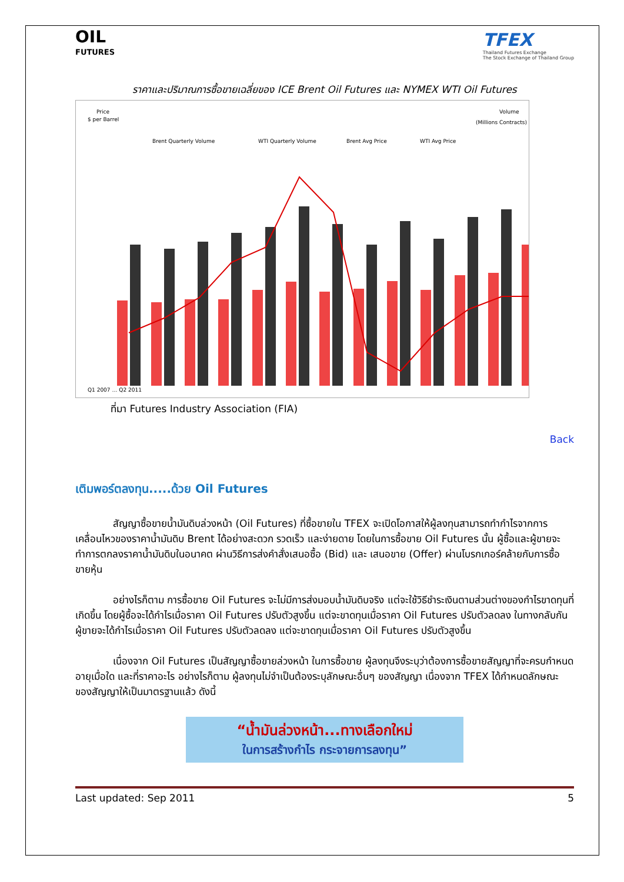OIL
FUTURES
TFEX
Thailand Futures Exchange
The Stock Exchange of Thailand Group
ราคาและปริมาณการซื้อขายเฉลี่ยของ ICE Brent Oil Futures และ NYMEX WTI Oil Futures
Price
$ per Barrel
Volume
(Millions Contracts)
Brent Quarterly Volume
WTI Quarterly Volume
Brent Avg Price
WTI Avg Price
Q1 2007 … Q2 2011
ที่มา Futures Industry Association (FIA)
Back
เติมพอร์ตลงทุน.....ด้วย Oil Futures
สัญญาซื้อขายน้ำมันดิบล่วงหน้า (Oil Futures) ที่ซื้อขายใน TFEX จะเปิดโอกาสให้ผู้ลงทุนสามารถทำกำไรจากการเคลื่อนไหวของราคาน้ำมันดิบ Brent ได้อย่างสะดวก รวดเร็ว และง่ายดาย โดยในการซื้อขาย Oil Futures นั้น ผู้ซื้อและผู้ขายจะทำการตกลงราคาน้ำมันดิบในอนาคต ผ่านวิธีการส่งคำสั่งเสนอซื้อ (Bid) และ เสนอขาย (Offer) ผ่านโบรกเกอร์คล้ายกับการซื้อขายหุ้น
อย่างไรก็ตาม การซื้อขาย Oil Futures จะไม่มีการส่งมอบน้ำมันดิบจริง แต่จะใช้วิธีชำระเงินตามส่วนต่างของกำไรขาดทุนที่เกิดขึ้น โดยผู้ซื้อจะได้กำไรเมื่อราคา Oil Futures ปรับตัวสูงขึ้น แต่จะขาดทุนเมื่อราคา Oil Futures ปรับตัวลดลง ในทางกลับกัน ผู้ขายจะได้กำไรเมื่อราคา Oil Futures ปรับตัวลดลง แต่จะขาดทุนเมื่อราคา Oil Futures ปรับตัวสูงขึ้น
เนื่องจาก Oil Futures เป็นสัญญาซื้อขายล่วงหน้า ในการซื้อขาย ผู้ลงทุนจึงระบุว่าต้องการซื้อขายสัญญาที่จะครบกำหนดอายุเมื่อใด และที่ราคาอะไร อย่างไรก็ตาม ผู้ลงทุนไม่จำเป็นต้องระบุลักษณะอื่นๆ ของสัญญา เนื่องจาก TFEX ได้กำหนดลักษณะของสัญญาให้เป็นมาตรฐานแล้ว ดังนี้
“น้ำมันล่วงหน้า...ทางเลือกใหม่
ในการสร้างกำไร กระจายการลงทุน”
Last updated: Sep 2011 5